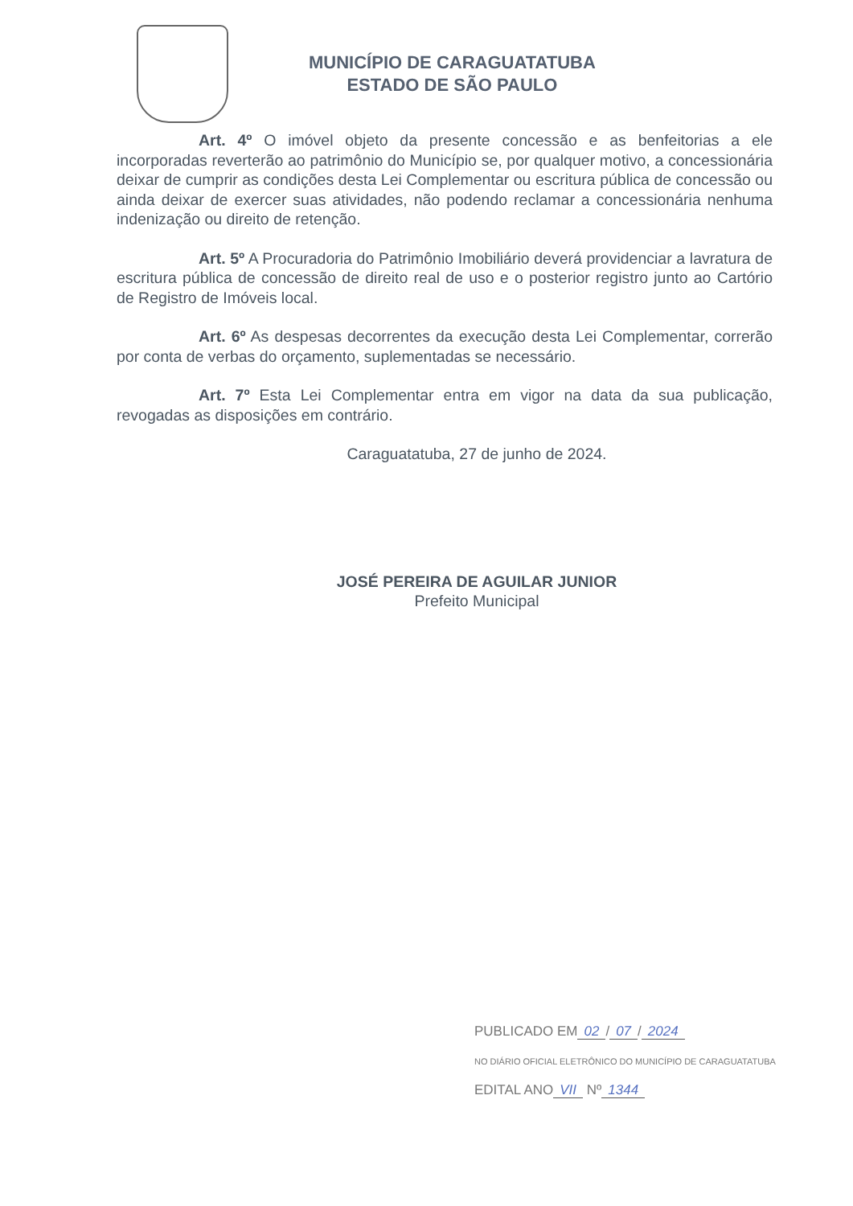MUNICÍPIO DE CARAGUATATUBA
ESTADO DE SÃO PAULO
Art. 4º O imóvel objeto da presente concessão e as benfeitorias a ele incorporadas reverterão ao patrimônio do Município se, por qualquer motivo, a concessionária deixar de cumprir as condições desta Lei Complementar ou escritura pública de concessão ou ainda deixar de exercer suas atividades, não podendo reclamar a concessionária nenhuma indenização ou direito de retenção.
Art. 5º A Procuradoria do Patrimônio Imobiliário deverá providenciar a lavratura de escritura pública de concessão de direito real de uso e o posterior registro junto ao Cartório de Registro de Imóveis local.
Art. 6º As despesas decorrentes da execução desta Lei Complementar, correrão por conta de verbas do orçamento, suplementadas se necessário.
Art. 7º Esta Lei Complementar entra em vigor na data da sua publicação, revogadas as disposições em contrário.
Caraguatatuba, 27 de junho de 2024.
JOSÉ PEREIRA DE AGUILAR JUNIOR
Prefeito Municipal
PUBLICADO EM 02 / 07 / 2024
NO DIÁRIO OFICIAL ELETRÔNICO DO MUNICÍPIO DE CARAGUATATUBA
EDITAL ANO VII Nº 1344